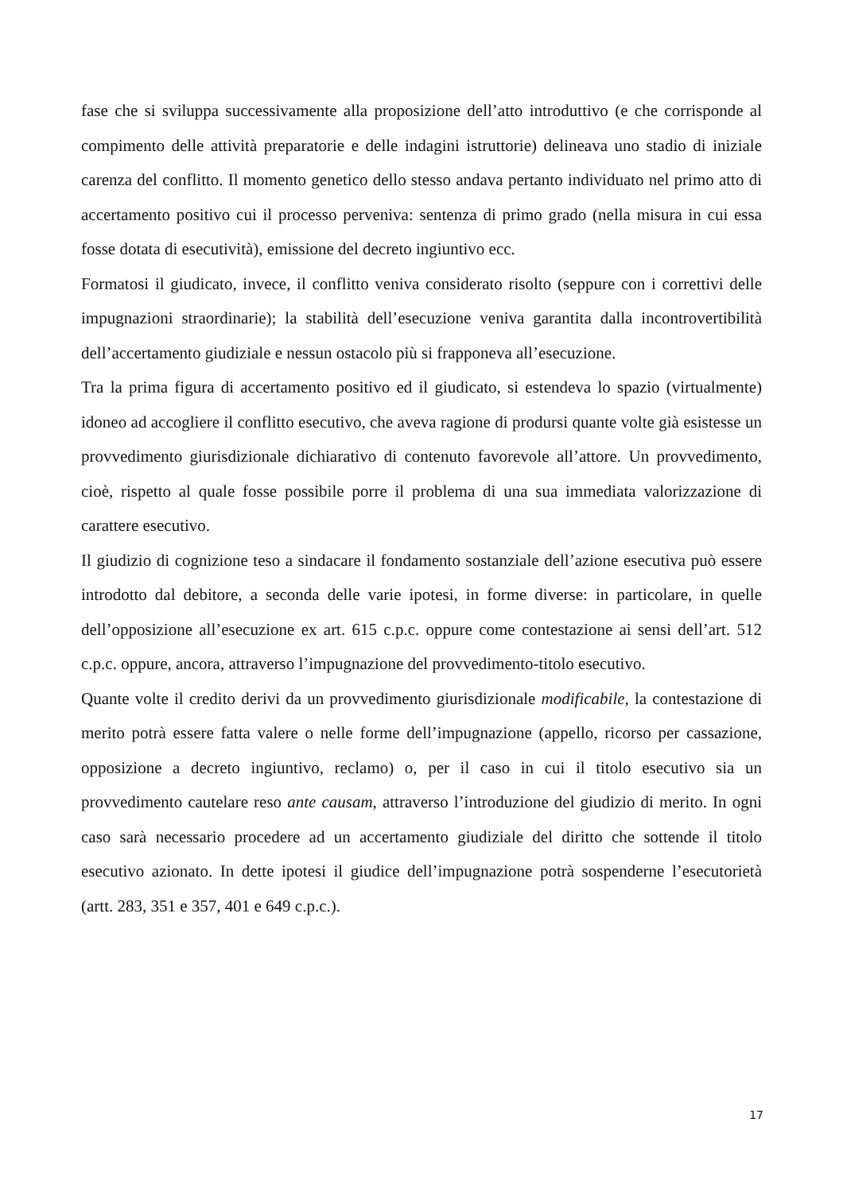fase che si sviluppa successivamente alla proposizione dell’atto introduttivo (e che corrisponde al compimento delle attività preparatorie e delle indagini istruttorie) delineava uno stadio di iniziale carenza del conflitto. Il momento genetico dello stesso andava pertanto individuato nel primo atto di accertamento positivo cui il processo perveniva: sentenza di primo grado (nella misura in cui essa fosse dotata di esecutività), emissione del decreto ingiuntivo ecc.
Formatosi il giudicato, invece, il conflitto veniva considerato risolto (seppure con i correttivi delle impugnazioni straordinarie); la stabilità dell’esecuzione veniva garantita dalla incontrovertibilità dell’accertamento giudiziale e nessun ostacolo più si frapponeva all’esecuzione.
Tra la prima figura di accertamento positivo ed il giudicato, si estendeva lo spazio (virtualmente) idoneo ad accogliere il conflitto esecutivo, che aveva ragione di prodursi quante volte già esistesse un provvedimento giurisdizionale dichiarativo di contenuto favorevole all’attore. Un provvedimento, cioè, rispetto al quale fosse possibile porre il problema di una sua immediata valorizzazione di carattere esecutivo.
Il giudizio di cognizione teso a sindacare il fondamento sostanziale dell’azione esecutiva può essere introdotto dal debitore, a seconda delle varie ipotesi, in forme diverse: in particolare, in quelle dell’opposizione all’esecuzione ex art. 615 c.p.c. oppure come contestazione ai sensi dell’art. 512 c.p.c. oppure, ancora, attraverso l’impugnazione del provvedimento-titolo esecutivo.
Quante volte il credito derivi da un provvedimento giurisdizionale modificabile, la contestazione di merito potrà essere fatta valere o nelle forme dell’impugnazione (appello, ricorso per cassazione, opposizione a decreto ingiuntivo, reclamo) o, per il caso in cui il titolo esecutivo sia un provvedimento cautelare reso ante causam, attraverso l’introduzione del giudizio di merito. In ogni caso sarà necessario procedere ad un accertamento giudiziale del diritto che sottende il titolo esecutivo azionato. In dette ipotesi il giudice dell’impugnazione potrà sospenderne l’esecutorietà (artt. 283, 351 e 357, 401 e 649 c.p.c.).
17